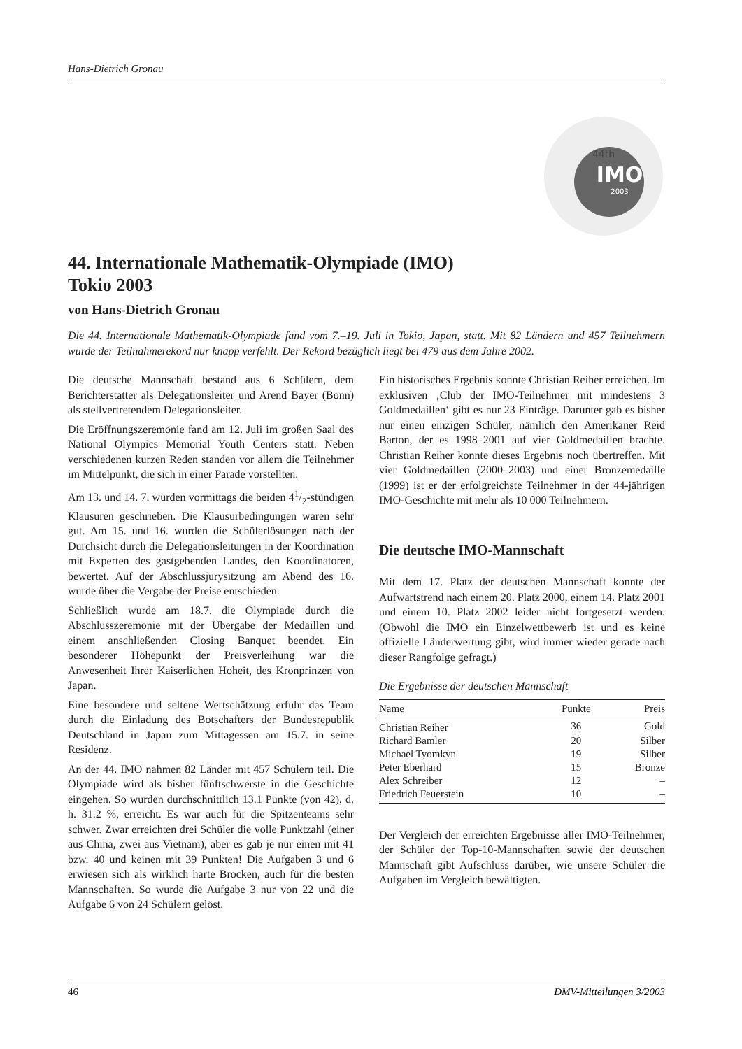Hans-Dietrich Gronau
44th
IMO
2003
44. Internationale Mathematik-Olympiade (IMO)
Tokio 2003
von Hans-Dietrich Gronau
Die 44. Internationale Mathematik-Olympiade fand vom 7.–19. Juli in Tokio, Japan, statt. Mit 82 Ländern und 457 Teilnehmern wurde der Teilnahmerekord nur knapp verfehlt. Der Rekord bezüglich liegt bei 479 aus dem Jahre 2002.
Die deutsche Mannschaft bestand aus 6 Schülern, dem Berichterstatter als Delegationsleiter und Arend Bayer (Bonn) als stellvertretendem Delegationsleiter.
Die Eröffnungszeremonie fand am 12. Juli im großen Saal des National Olympics Memorial Youth Centers statt. Neben verschiedenen kurzen Reden standen vor allem die Teilnehmer im Mittelpunkt, die sich in einer Parade vorstellten.
Am 13. und 14. 7. wurden vormittags die beiden 41/2-stündigen Klausuren geschrieben. Die Klausurbedingungen waren sehr gut. Am 15. und 16. wurden die Schülerlösungen nach der Durchsicht durch die Delegationsleitungen in der Koordination mit Experten des gastgebenden Landes, den Koordinatoren, bewertet. Auf der Abschlussjurysitzung am Abend des 16. wurde über die Vergabe der Preise entschieden.
Schließlich wurde am 18.7. die Olympiade durch die Abschlusszeremonie mit der Übergabe der Medaillen und einem anschließenden Closing Banquet beendet. Ein besonderer Höhepunkt der Preisverleihung war die Anwesenheit Ihrer Kaiserlichen Hoheit, des Kronprinzen von Japan.
Eine besondere und seltene Wertschätzung erfuhr das Team durch die Einladung des Botschafters der Bundesrepublik Deutschland in Japan zum Mittagessen am 15.7. in seine Residenz.
An der 44. IMO nahmen 82 Länder mit 457 Schülern teil. Die Olympiade wird als bisher fünftschwerste in die Geschichte eingehen. So wurden durchschnittlich 13.1 Punkte (von 42), d. h. 31.2 %, erreicht. Es war auch für die Spitzenteams sehr schwer. Zwar erreichten drei Schüler die volle Punktzahl (einer aus China, zwei aus Vietnam), aber es gab je nur einen mit 41 bzw. 40 und keinen mit 39 Punkten! Die Aufgaben 3 und 6 erwiesen sich als wirklich harte Brocken, auch für die besten Mannschaften. So wurde die Aufgabe 3 nur von 22 und die Aufgabe 6 von 24 Schülern gelöst.
Ein historisches Ergebnis konnte Christian Reiher erreichen. Im exklusiven ‚Club der IMO-Teilnehmer mit mindestens 3 Goldmedaillen‘ gibt es nur 23 Einträge. Darunter gab es bisher nur einen einzigen Schüler, nämlich den Amerikaner Reid Barton, der es 1998–2001 auf vier Goldmedaillen brachte. Christian Reiher konnte dieses Ergebnis noch übertreffen. Mit vier Goldmedaillen (2000–2003) und einer Bronzemedaille (1999) ist er der erfolgreichste Teilnehmer in der 44-jährigen IMO-Geschichte mit mehr als 10 000 Teilnehmern.
Die deutsche IMO-Mannschaft
Mit dem 17. Platz der deutschen Mannschaft konnte der Aufwärtstrend nach einem 20. Platz 2000, einem 14. Platz 2001 und einem 10. Platz 2002 leider nicht fortgesetzt werden. (Obwohl die IMO ein Einzelwettbewerb ist und es keine offizielle Länderwertung gibt, wird immer wieder gerade nach dieser Rangfolge gefragt.)
Die Ergebnisse der deutschen Mannschaft
| Name | Punkte | Preis |
| --- | --- | --- |
| Christian Reiher | 36 | Gold |
| Richard Bamler | 20 | Silber |
| Michael Tyomkyn | 19 | Silber |
| Peter Eberhard | 15 | Bronze |
| Alex Schreiber | 12 | – |
| Friedrich Feuerstein | 10 | – |
Der Vergleich der erreichten Ergebnisse aller IMO-Teilnehmer, der Schüler der Top-10-Mannschaften sowie der deutschen Mannschaft gibt Aufschluss darüber, wie unsere Schüler die Aufgaben im Vergleich bewältigten.
46 DMV-Mitteilungen 3/2003